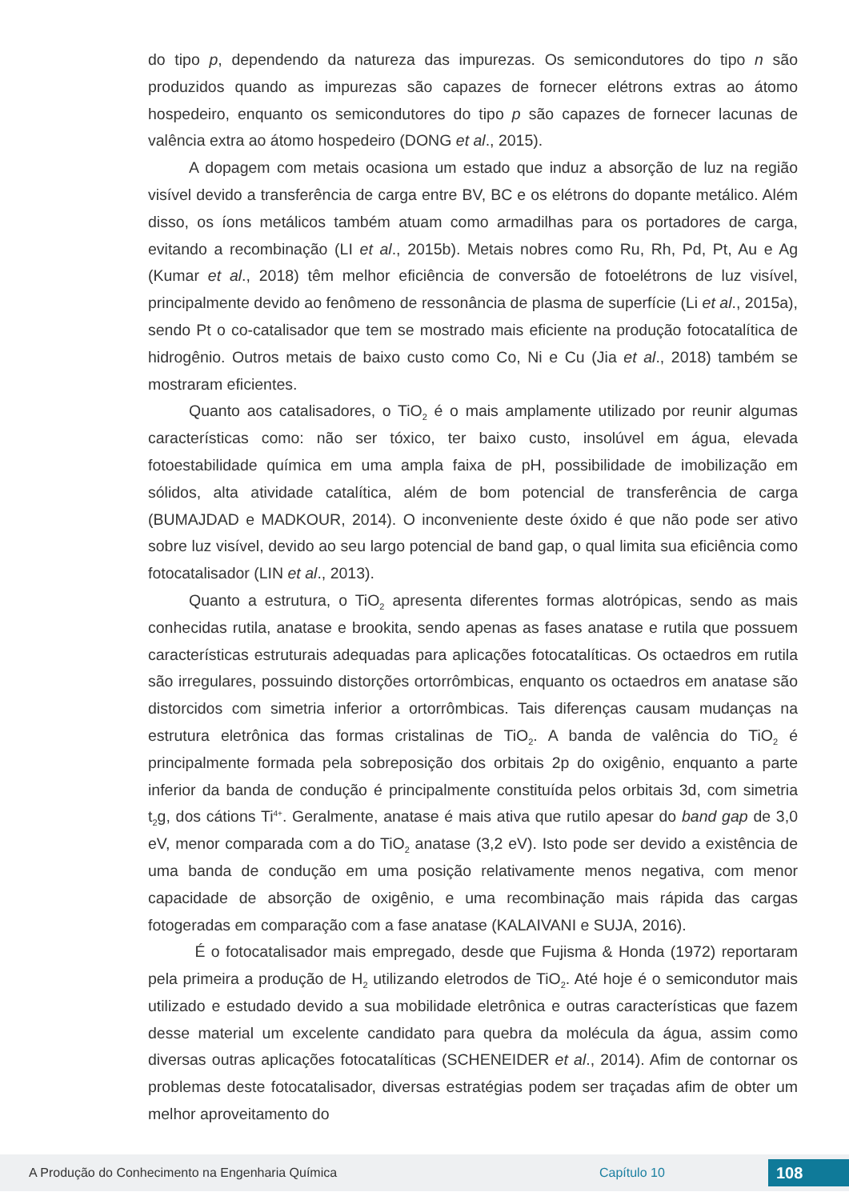do tipo p, dependendo da natureza das impurezas. Os semicondutores do tipo n são produzidos quando as impurezas são capazes de fornecer elétrons extras ao átomo hospedeiro, enquanto os semicondutores do tipo p são capazes de fornecer lacunas de valência extra ao átomo hospedeiro (DONG et al., 2015).
A dopagem com metais ocasiona um estado que induz a absorção de luz na região visível devido a transferência de carga entre BV, BC e os elétrons do dopante metálico. Além disso, os íons metálicos também atuam como armadilhas para os portadores de carga, evitando a recombinação (LI et al., 2015b). Metais nobres como Ru, Rh, Pd, Pt, Au e Ag (Kumar et al., 2018) têm melhor eficiência de conversão de fotoelétrons de luz visível, principalmente devido ao fenômeno de ressonância de plasma de superfície (Li et al., 2015a), sendo Pt o co-catalisador que tem se mostrado mais eficiente na produção fotocatalítica de hidrogênio. Outros metais de baixo custo como Co, Ni e Cu (Jia et al., 2018) também se mostraram eficientes.
Quanto aos catalisadores, o TiO<sub>2</sub> é o mais amplamente utilizado por reunir algumas características como: não ser tóxico, ter baixo custo, insolúvel em água, elevada fotoestabilidade química em uma ampla faixa de pH, possibilidade de imobilização em sólidos, alta atividade catalítica, além de bom potencial de transferência de carga (BUMAJDAD e MADKOUR, 2014). O inconveniente deste óxido é que não pode ser ativo sobre luz visível, devido ao seu largo potencial de band gap, o qual limita sua eficiência como fotocatalisador (LIN et al., 2013).
Quanto a estrutura, o TiO<sub>2</sub> apresenta diferentes formas alotrópicas, sendo as mais conhecidas rutila, anatase e brookita, sendo apenas as fases anatase e rutila que possuem características estruturais adequadas para aplicações fotocatalíticas. Os octaedros em rutila são irregulares, possuindo distorções ortorrômbicas, enquanto os octaedros em anatase são distorcidos com simetria inferior a ortorrômbicas. Tais diferenças causam mudanças na estrutura eletrônica das formas cristalinas de TiO<sub>2</sub>. A banda de valência do TiO<sub>2</sub> é principalmente formada pela sobreposição dos orbitais 2p do oxigênio, enquanto a parte inferior da banda de condução é principalmente constituída pelos orbitais 3d, com simetria t<sub>2</sub>g, dos cátions Ti<sup>4+</sup>. Geralmente, anatase é mais ativa que rutilo apesar do band gap de 3,0 eV, menor comparada com a do TiO<sub>2</sub> anatase (3,2 eV). Isto pode ser devido a existência de uma banda de condução em uma posição relativamente menos negativa, com menor capacidade de absorção de oxigênio, e uma recombinação mais rápida das cargas fotogeradas em comparação com a fase anatase (KALAIVANI e SUJA, 2016).
É o fotocatalisador mais empregado, desde que Fujisma & Honda (1972) reportaram pela primeira a produção de H<sub>2</sub> utilizando eletrodos de TiO<sub>2</sub>. Até hoje é o semicondutor mais utilizado e estudado devido a sua mobilidade eletrônica e outras características que fazem desse material um excelente candidato para quebra da molécula da água, assim como diversas outras aplicações fotocatalíticas (SCHENEIDER et al., 2014). Afim de contornar os problemas deste fotocatalisador, diversas estratégias podem ser traçadas afim de obter um melhor aproveitamento do
A Produção do Conhecimento na Engenharia Química Capítulo 10 108